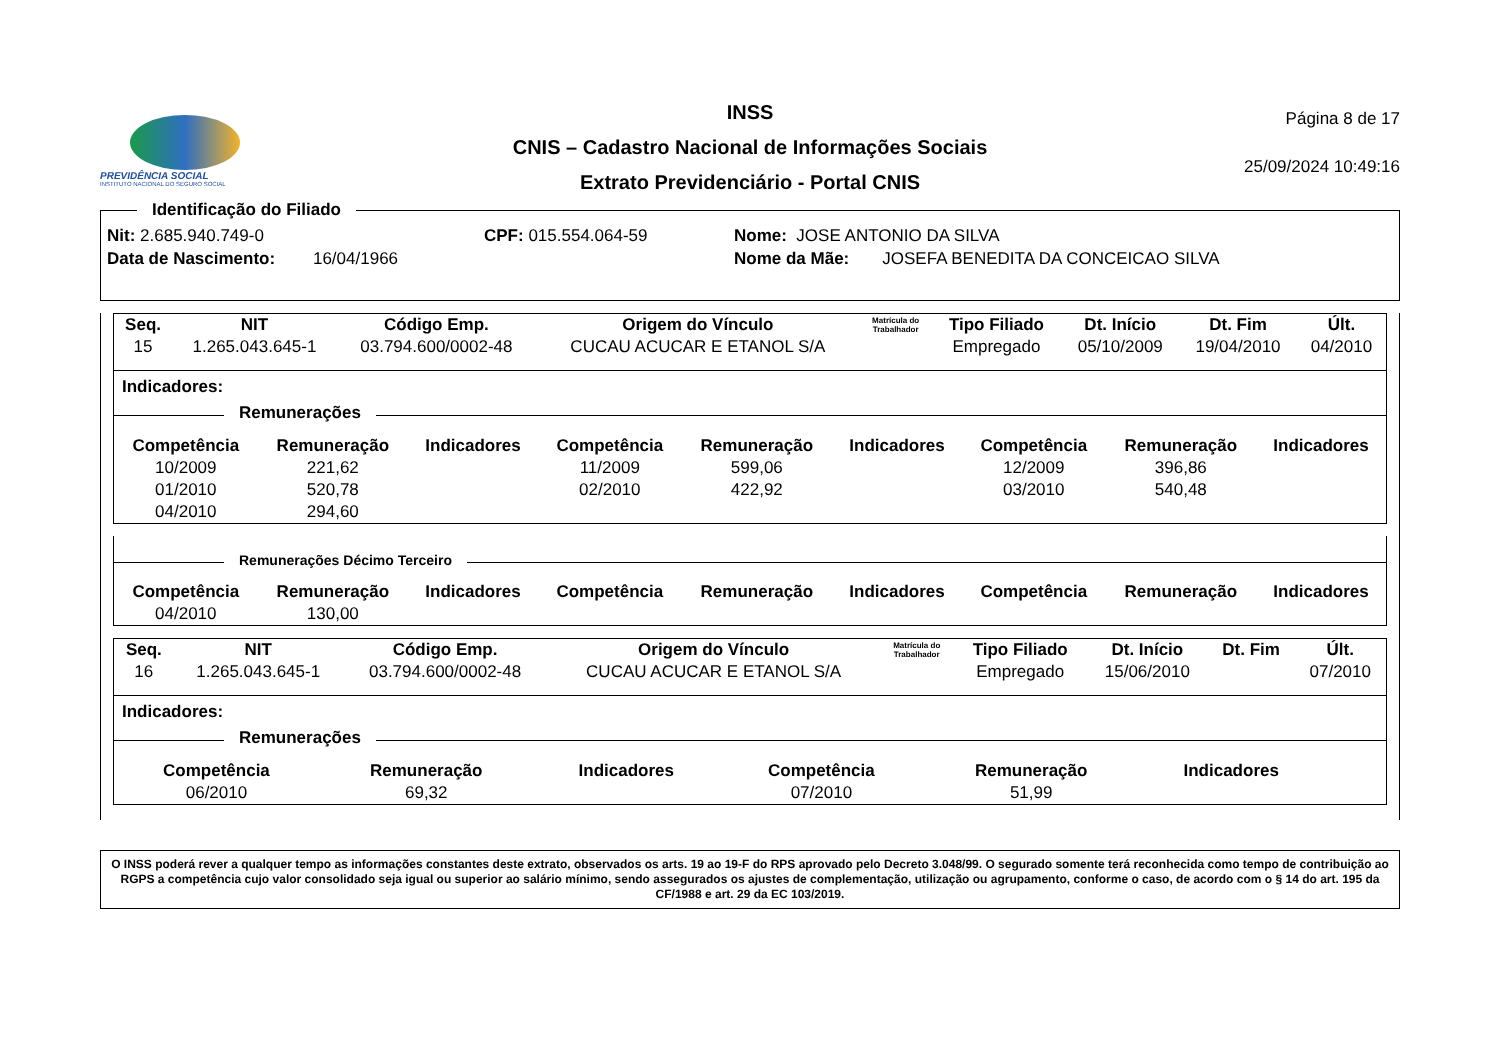PREVIDÊNCIA SOCIAL
INSTITUTO NACIONAL DO SEGURO SOCIAL
INSS
CNIS – Cadastro Nacional de Informações Sociais
Extrato Previdenciário - Portal CNIS
Página 8 de 17
25/09/2024 10:49:16
Identificação do Filiado
Nit: 2.685.940.749-0 CPF: 015.554.064-59 Nome: JOSE ANTONIO DA SILVA
Data de Nascimento: 16/04/1966 Nome da Mãe: JOSEFA BENEDITA DA CONCEICAO SILVA
| Seq. | NIT | Código Emp. | Origem do Vínculo | Matrícula do Trabalhador | Tipo Filiado | Dt. Início | Dt. Fim | Últ. |
| --- | --- | --- | --- | --- | --- | --- | --- | --- |
| 15 | 1.265.043.645-1 | 03.794.600/0002-48 | CUCAU ACUCAR E ETANOL S/A | | Empregado | 05/10/2009 | 19/04/2010 | 04/2010 |
Indicadores:
Remunerações
| Competência | Remuneração | Indicadores | Competência | Remuneração | Indicadores | Competência | Remuneração | Indicadores |
| --- | --- | --- | --- | --- | --- | --- | --- | --- |
| 10/2009 | 221,62 | | 11/2009 | 599,06 | | 12/2009 | 396,86 | |
| 01/2010 | 520,78 | | 02/2010 | 422,92 | | 03/2010 | 540,48 | |
| 04/2010 | 294,60 | | | | | | | |
Remunerações Décimo Terceiro
| Competência | Remuneração | Indicadores | Competência | Remuneração | Indicadores | Competência | Remuneração | Indicadores |
| --- | --- | --- | --- | --- | --- | --- | --- | --- |
| 04/2010 | 130,00 | | | | | | | |
| Seq. | NIT | Código Emp. | Origem do Vínculo | Matrícula do Trabalhador | Tipo Filiado | Dt. Início | Dt. Fim | Últ. |
| --- | --- | --- | --- | --- | --- | --- | --- | --- |
| 16 | 1.265.043.645-1 | 03.794.600/0002-48 | CUCAU ACUCAR E ETANOL S/A | | Empregado | 15/06/2010 | | 07/2010 |
Indicadores:
Remunerações
| Competência | Remuneração | Indicadores | Competência | Remuneração | Indicadores | | | |
| --- | --- | --- | --- | --- | --- | --- | --- | --- |
| 06/2010 | 69,32 | | 07/2010 | 51,99 | | | | |
O INSS poderá rever a qualquer tempo as informações constantes deste extrato, observados os arts. 19 ao 19-F do RPS aprovado pelo Decreto 3.048/99. O segurado somente terá reconhecida como tempo de contribuição ao RGPS a competência cujo valor consolidado seja igual ou superior ao salário mínimo, sendo assegurados os ajustes de complementação, utilização ou agrupamento, conforme o caso, de acordo com o § 14 do art. 195 da CF/1988 e art. 29 da EC 103/2019.